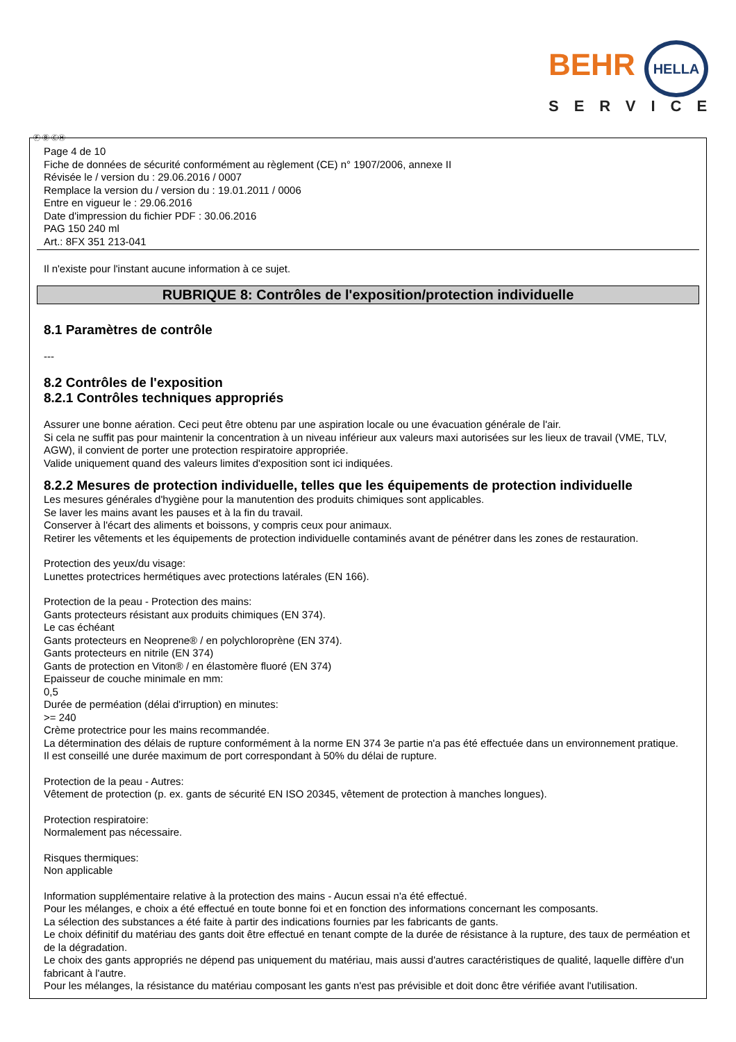BEHR HELLA
SERVICE
Ⓕ Ⓑ ⒸⒽ
Page 4 de 10
Fiche de données de sécurité conformément au règlement (CE) n° 1907/2006, annexe II
Révisée le / version du : 29.06.2016 / 0007
Remplace la version du / version du : 19.01.2011 / 0006
Entre en vigueur le : 29.06.2016
Date d'impression du fichier PDF : 30.06.2016
PAG 150 240 ml
Art.: 8FX 351 213-041
Il n'existe pour l'instant aucune information à ce sujet.
RUBRIQUE 8: Contrôles de l'exposition/protection individuelle
8.1 Paramètres de contrôle
---
8.2 Contrôles de l'exposition
8.2.1 Contrôles techniques appropriés
Assurer une bonne aération. Ceci peut être obtenu par une aspiration locale ou une évacuation générale de l'air.
Si cela ne suffit pas pour maintenir la concentration à un niveau inférieur aux valeurs maxi autorisées sur les lieux de travail (VME, TLV, AGW), il convient de porter une protection respiratoire appropriée.
Valide uniquement quand des valeurs limites d'exposition sont ici indiquées.
8.2.2 Mesures de protection individuelle, telles que les équipements de protection individuelle
Les mesures générales d'hygiène pour la manutention des produits chimiques sont applicables.
Se laver les mains avant les pauses et à la fin du travail.
Conserver à l'écart des aliments et boissons, y compris ceux pour animaux.
Retirer les vêtements et les équipements de protection individuelle contaminés avant de pénétrer dans les zones de restauration.
Protection des yeux/du visage:
Lunettes protectrices hermétiques avec protections latérales (EN 166).
Protection de la peau - Protection des mains:
Gants protecteurs résistant aux produits chimiques (EN 374).
Le cas échéant
Gants protecteurs en Neoprene® / en polychloroprène (EN 374).
Gants protecteurs en nitrile (EN 374)
Gants de protection en Viton® / en élastomère fluoré (EN 374)
Epaisseur de couche minimale en mm:
0,5
Durée de perméation (délai d'irruption) en minutes:
>= 240
Crème protectrice pour les mains recommandée.
La détermination des délais de rupture conformément à la norme EN 374 3e partie n'a pas été effectuée dans un environnement pratique.
Il est conseillé une durée maximum de port correspondant à 50% du délai de rupture.
Protection de la peau - Autres:
Vêtement de protection (p. ex. gants de sécurité EN ISO 20345, vêtement de protection à manches longues).
Protection respiratoire:
Normalement pas nécessaire.
Risques thermiques:
Non applicable
Information supplémentaire relative à la protection des mains - Aucun essai n'a été effectué.
Pour les mélanges, e choix a été effectué en toute bonne foi et en fonction des informations concernant les composants.
La sélection des substances a été faite à partir des indications fournies par les fabricants de gants.
Le choix définitif du matériau des gants doit être effectué en tenant compte de la durée de résistance à la rupture, des taux de perméation et de la dégradation.
Le choix des gants appropriés ne dépend pas uniquement du matériau, mais aussi d'autres caractéristiques de qualité, laquelle diffère d'un fabricant à l'autre.
Pour les mélanges, la résistance du matériau composant les gants n'est pas prévisible et doit donc être vérifiée avant l'utilisation.